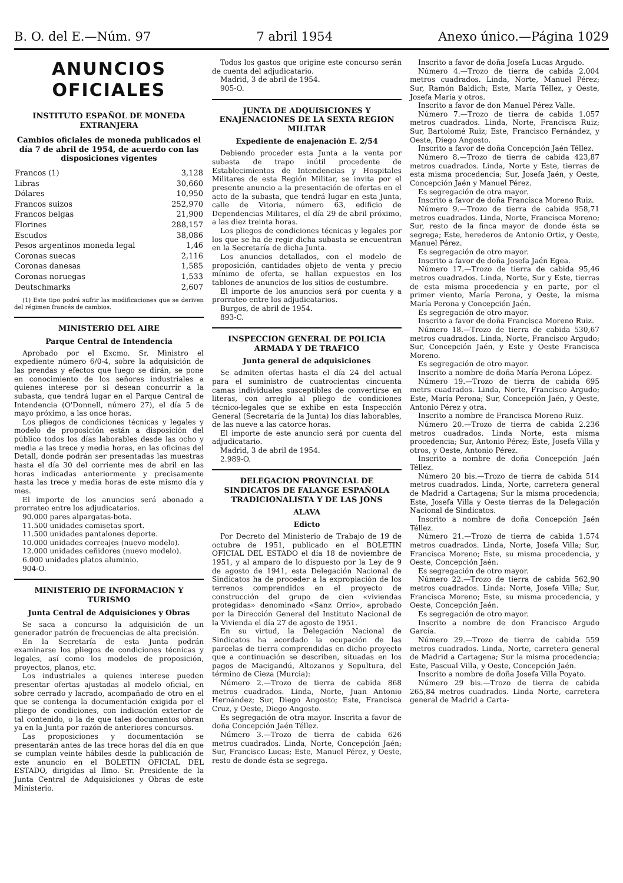B. O. del E.—Núm. 97 7 abril 1954 Anexo único.—Página 1029
ANUNCIOS OFICIALES
INSTITUTO ESPAÑOL DE MONEDA EXTRANJERA
Cambios oficiales de moneda publicados el día 7 de abril de 1954, de acuerdo con las disposiciones vigentes
| Francos (1) | 3,128 |
| Libras | 30,660 |
| Dólares | 10,950 |
| Francos suizos | 252,970 |
| Francos belgas | 21,900 |
| Florines | 288,157 |
| Escudos | 38,086 |
| Pesos argentinos moneda legal | 1,46 |
| Coronas suecas | 2,116 |
| Coronas danesas | 1,585 |
| Coronas noruegas | 1,533 |
| Deutschmarks | 2,607 |
(1) Este tipo podrá sufrir las modificaciones que se deriven del régimen francés de cambios.
MINISTERIO DEL AIRE
Parque Central de Intendencia
Aprobado por el Excmo. Sr. Ministro el expediente número 6/0-4, sobre la adquisición de las prendas y efectos que luego se dirán, se pone en conocimiento de los señores industriales a quienes interese por si desean concurrir a la subasta, que tendrá lugar en el Parque Central de Intendencia (O'Donnell, número 27), el día 5 de mayo próximo, a las once horas.
Los pliegos de condiciones técnicas y legales y modelo de proposición están a disposición del público todos los días laborables desde las ocho y media a las trece y media horas, en las oficinas del Detall, donde podrán ser presentadas las muestras hasta el día 30 del corriente mes de abril en las horas indicadas anteriormente y precisamente hasta las trece y media horas de este mismo día y mes.
El importe de los anuncios será abonado a prorrateo entre los adjudicatarios.
90.000 pares alpargatas-bota.
11.500 unidades camisetas sport.
11.500 unidades pantalones deporte.
10.000 unidades correajes (nuevo modelo).
12.000 unidades ceñidores (nuevo modelo).
6.000 unidades platos aluminio.
904-O.
MINISTERIO DE INFORMACION Y TURISMO
Junta Central de Adquisiciones y Obras
Se saca a concurso la adquisición de un generador patrón de frecuencias de alta precisión.
En la Secretaría de esta Junta podrán examinarse los pliegos de condiciones técnicas y legales, así como los modelos de proposición, proyectos, planos, etc.
Los industriales a quienes interese pueden presentar ofertas ajustadas al modelo oficial, en sobre cerrado y lacrado, acompañado de otro en el que se contenga la documentación exigida por el pliego de condiciones, con indicación exterior de tal contenido, o la de que tales documentos obran ya en la Junta por razón de anteriores concursos.
Las proposiciones y documentación se presentarán antes de las trece horas del día en que se cumplan veinte hábiles desde la publicación de este anuncio en el BOLETIN OFICIAL DEL ESTADO, dirigidas al Ilmo. Sr. Presidente de la Junta Central de Adquisiciones y Obras de este Ministerio.
Todos los gastos que origine este concurso serán de cuenta del adjudicatario.
Madrid, 3 de abril de 1954.
905-O.
JUNTA DE ADQUISICIONES Y ENAJENACIONES DE LA SEXTA REGION MILITAR
Expediente de enajenación E. 2/54
Debiendo proceder esta Junta a la venta por subasta de trapo inútil procedente de Establecimientos de Intendencias y Hospitales Militares de esta Región Militar, se invita por el presente anuncio a la presentación de ofertas en el acto de la subasta, que tendrá lugar en esta Junta, calle de Vitoria, número 63, edificio de Dependencias Militares, el día 29 de abril próximo, a las diez treinta horas.
Los pliegos de condiciones técnicas y legales por los que se ha de regir dicha subasta se encuentran en la Secretaría de dicha Junta.
Los anuncios detallados, con el modelo de proposición, cantidades objeto de venta y precio mínimo de oferta, se hallan expuestos en los tablones de anuncios de los sitios de costumbre.
El importe de los anuncios será por cuenta y a prorrateo entre los adjudicatarios.
Burgos, de abril de 1954.
893-C.
INSPECCION GENERAL DE POLICIA ARMADA Y DE TRAFICO
Junta general de adquisiciones
Se admiten ofertas hasta el día 24 del actual para el suministro de cuatrocientas cincuenta camas individuales susceptibles de convertirse en literas, con arreglo al pliego de condiciones técnico-legales que se exhibe en esta Inspección General (Secretaría de la Junta) los días laborables, de las nueve a las catorce horas.
El importe de este anuncio será por cuenta del adjudicatario.
Madrid, 3 de abril de 1954.
2.989-O.
DELEGACION PROVINCIAL DE SINDICATOS DE FALANGE ESPAÑOLA TRADICIONALISTA Y DE LAS JONS
ALAVA
Edicto
Por Decreto del Ministerio de Trabajo de 19 de octubre de 1951, publicado en el BOLETIN OFICIAL DEL ESTADO el día 18 de noviembre de 1951, y al amparo de lo dispuesto por la Ley de 9 de agosto de 1941, esta Delegación Nacional de Sindicatos ha de proceder a la expropiación de los terrenos comprendidos en el proyecto de construcción del grupo de cien «viviendas protegidas» denominado «Sanz Orrio», aprobado por la Dirección General del Instituto Nacional de la Vivienda el día 27 de agosto de 1951.
En su virtud, la Delegación Nacional de Sindicatos ha acordado la ocupación de las parcelas de tierra comprendidas en dicho proyecto que a continuación se describen, situadas en los pagos de Macigandú, Altozanos y Sepultura, del término de Cieza (Murcia):
Número 2.—Trozo de tierra de cabida 868 metros cuadrados. Linda, Norte, Juan Antonio Hernández; Sur, Diego Angosto; Este, Francisca Cruz, y Oeste, Diego Angosto.
Es segregación de otra mayor. Inscrita a favor de doña Concepción Jaén Téllez.
Número 3.—Trozo de tierra de cabida 626 metros cuadrados. Linda, Norte, Concepción Jaén; Sur, Francisco Lucas; Este, Manuel Pérez, y Oeste, resto de donde ésta se segrega.
Inscrito a favor de doña Josefa Lucas Argudo.
Número 4.—Trozo de tierra de cabida 2.004 metros cuadrados. Linda, Norte, Manuel Pérez; Sur, Ramón Baldich; Este, María Téllez, y Oeste, Josefa María y otros.
Inscrito a favor de don Manuel Pérez Valle.
Número 7.—Trozo de tierra de cabida 1.057 metros cuadrados. Linda, Norte, Francisca Ruiz; Sur, Bartolomé Ruiz; Este, Francisco Fernández, y Oeste, Diego Angosto.
Inscrito a favor de doña Concepción Jaén Téllez.
Número 8.—Trozo de tierra de cabida 423,87 metros cuadrados. Linda, Norte y Este, tierras de esta misma procedencia; Sur, Josefa Jaén, y Oeste, Concepción Jaén y Manuel Pérez.
Es segregación de otra mayor.
Inscrito a favor de doña Francisca Moreno Ruiz.
Número 9.—Trozo de tierra de cabida 958,71 metros cuadrados. Linda, Norte, Francisca Moreno; Sur, resto de la finca mayor de donde ésta se segrega; Este, herederos de Antonio Ortiz, y Oeste, Manuel Pérez.
Es segregación de otro mayor.
Inscrito a favor de doña Josefa Jaén Egea.
Número 17.—Trozo de tierra de cabida 95,46 metros cuadrados. Linda, Norte, Sur y Este, tierras de esta misma procedencia y en parte, por el primer viento, María Perona, y Oeste, la misma María Perona y Concepción Jaén.
Es segregación de otro mayor.
Inscrito a favor de doña Francisca Moreno Ruiz.
Número 18.—Trozo de tierra de cabida 530,67 metros cuadrados. Linda, Norte, Francisco Argudo; Sur, Concepción Jaén, y Este y Oeste Francisca Moreno.
Es segregación de otro mayor.
Inscrito a nombre de doña María Perona López.
Número 19.—Trozo de tierra de cabida 695 metrs cuadrados. Linda, Norte, Francisco Argudo; Este, María Perona; Sur, Concepción Jaén, y Oeste, Antonio Pérez y otra.
Inscrito a nombre de Francisca Moreno Ruiz.
Número 20.—Trozo de tierra de cabida 2.236 metros cuadrados. Linda Norte, esta misma procedencia; Sur, Antonio Pérez; Este, Josefa Villa y otros, y Oeste, Antonio Pérez.
Inscrito a nombre de doña Concepción Jaén Téllez.
Número 20 bis.—Trozo de tierra de cabida 514 metros cuadrados. Linda, Norte, carretera general de Madrid a Cartagena; Sur la misma procedencia; Este, Josefa Villa y Oeste tierras de la Delegación Nacional de Sindicatos.
Inscrito a nombre de doña Concepción Jaén Téllez.
Número 21.—Trozo de tierra de cabida 1.574 metros cuadrados. Linda, Norte, Josefa Villa; Sur, Francisca Moreno; Este, su misma procedencia, y Oeste, Concepción Jaén.
Es segregación de otro mayor.
Número 22.—Trozo de tierra de cabida 562,90 metros cuadrados. Linda: Norte, Josefa Villa; Sur, Francisca Moreno; Este, su misma procedencia, y Oeste, Concepción Jaén.
Es segregación de otro mayor.
Inscrito a nombre de don Francisco Argudo García.
Número 29.—Trozo de tierra de cabida 559 metros cuadrados. Linda, Norte, carretera general de Madrid a Cartagena; Sur la misma procedencia; Este, Pascual Villa, y Oeste, Concepción Jaén.
Inscrito a nombre de doña Josefa Villa Poyato.
Número 29 bis.—Trozo de tierra de cabida 265,84 metros cuadrados. Linda Norte, carretera general de Madrid a Carta-